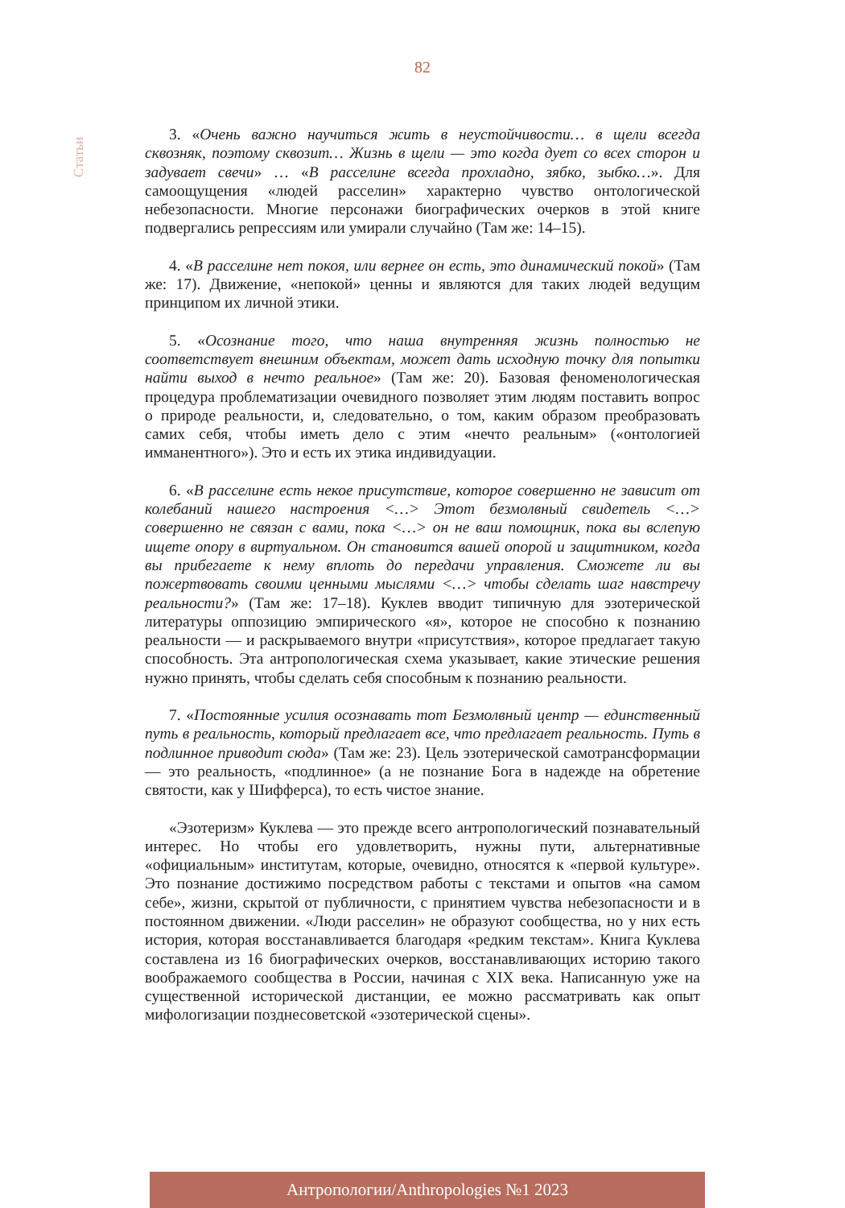82
Статьи
3. «Очень важно научиться жить в неустойчивости… в щели всегда сквозняк, поэтому сквозит… Жизнь в щели — это когда дует со всех сторон и задувает свечи» … «В расселине всегда прохладно, зябко, зыбко…». Для самоощущения «людей расселин» характерно чувство онтологической небезопасности. Многие персонажи биографических очерков в этой книге подвергались репрессиям или умирали случайно (Там же: 14–15).
4. «В расселине нет покоя, или вернее он есть, это динамический покой» (Там же: 17). Движение, «непокой» ценны и являются для таких людей ведущим принципом их личной этики.
5. «Осознание того, что наша внутренняя жизнь полностью не соответствует внешним объектам, может дать исходную точку для попытки найти выход в нечто реальное» (Там же: 20). Базовая феноменологическая процедура проблематизации очевидного позволяет этим людям поставить вопрос о природе реальности, и, следовательно, о том, каким образом преобразовать самих себя, чтобы иметь дело с этим «нечто реальным» («онтологией имманентного»). Это и есть их этика индивидуации.
6. «В расселине есть некое присутствие, которое совершенно не зависит от колебаний нашего настроения <…> Этот безмолвный свидетель <…> совершенно не связан с вами, пока <…> он не ваш помощник, пока вы вслепую ищете опору в виртуальном. Он становится вашей опорой и защитником, когда вы прибегаете к нему вплоть до передачи управления. Сможете ли вы пожертвовать своими ценными мыслями <…> чтобы сделать шаг навстречу реальности?» (Там же: 17–18). Куклев вводит типичную для эзотерической литературы оппозицию эмпирического «я», которое не способно к познанию реальности — и раскрываемого внутри «присутствия», которое предлагает такую способность. Эта антропологическая схема указывает, какие этические решения нужно принять, чтобы сделать себя способным к познанию реальности.
7. «Постоянные усилия осознавать тот Безмолвный центр — единственный путь в реальность, который предлагает все, что предлагает реальность. Путь в подлинное приводит сюда» (Там же: 23). Цель эзотерической самотрансформации — это реальность, «подлинное» (а не познание Бога в надежде на обретение святости, как у Шифферса), то есть чистое знание.
«Эзотеризм» Куклева — это прежде всего антропологический познавательный интерес. Но чтобы его удовлетворить, нужны пути, альтернативные «официальным» институтам, которые, очевидно, относятся к «первой культуре». Это познание достижимо посредством работы с текстами и опытов «на самом себе», жизни, скрытой от публичности, с принятием чувства небезопасности и в постоянном движении. «Люди расселин» не образуют сообщества, но у них есть история, которая восстанавливается благодаря «редким текстам». Книга Куклева составлена из 16 биографических очерков, восстанавливающих историю такого воображаемого сообщества в России, начиная с XIX века. Написанную уже на существенной исторической дистанции, ее можно рассматривать как опыт мифологизации позднесоветской «эзотерической сцены».
Антропологии/Anthropologies №1 2023